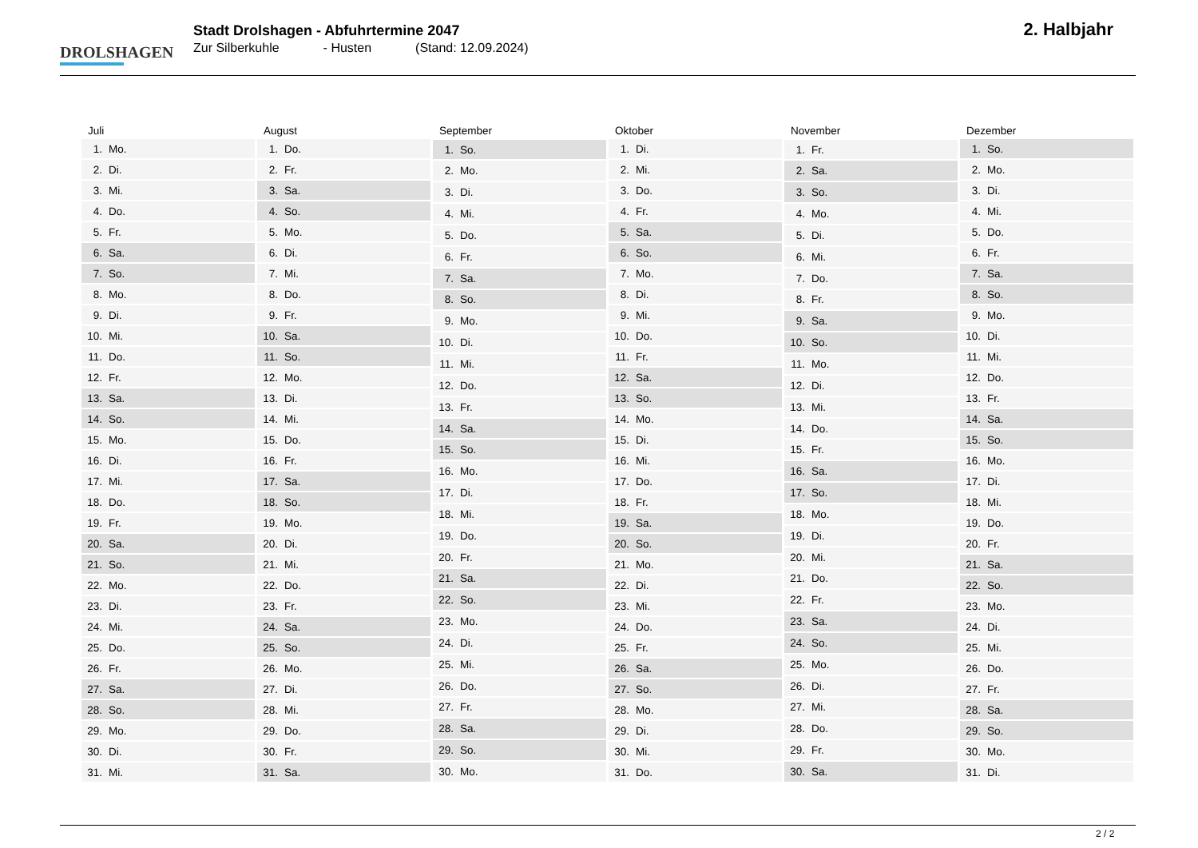DROLSHAGEN
Stadt Drolshagen - Abfuhrtermine 2047
Zur Silberkuhle - Husten (Stand: 12.09.2024)
2. Halbjahr
| Juli | |
| --- | --- |
| 1. | Mo. |
| 2. | Di. |
| 3. | Mi. |
| 4. | Do. |
| 5. | Fr. |
| 6. | Sa. |
| 7. | So. |
| 8. | Mo. |
| 9. | Di. |
| 10. | Mi. |
| 11. | Do. |
| 12. | Fr. |
| 13. | Sa. |
| 14. | So. |
| 15. | Mo. |
| 16. | Di. |
| 17. | Mi. |
| 18. | Do. |
| 19. | Fr. |
| 20. | Sa. |
| 21. | So. |
| 22. | Mo. |
| 23. | Di. |
| 24. | Mi. |
| 25. | Do. |
| 26. | Fr. |
| 27. | Sa. |
| 28. | So. |
| 29. | Mo. |
| 30. | Di. |
| 31. | Mi. |
| August | |
| --- | --- |
| 1. | Do. |
| 2. | Fr. |
| 3. | Sa. |
| 4. | So. |
| 5. | Mo. |
| 6. | Di. |
| 7. | Mi. |
| 8. | Do. |
| 9. | Fr. |
| 10. | Sa. |
| 11. | So. |
| 12. | Mo. |
| 13. | Di. |
| 14. | Mi. |
| 15. | Do. |
| 16. | Fr. |
| 17. | Sa. |
| 18. | So. |
| 19. | Mo. |
| 20. | Di. |
| 21. | Mi. |
| 22. | Do. |
| 23. | Fr. |
| 24. | Sa. |
| 25. | So. |
| 26. | Mo. |
| 27. | Di. |
| 28. | Mi. |
| 29. | Do. |
| 30. | Fr. |
| 31. | Sa. |
| September | |
| --- | --- |
| 1. | So. |
| 2. | Mo. |
| 3. | Di. |
| 4. | Mi. |
| 5. | Do. |
| 6. | Fr. |
| 7. | Sa. |
| 8. | So. |
| 9. | Mo. |
| 10. | Di. |
| 11. | Mi. |
| 12. | Do. |
| 13. | Fr. |
| 14. | Sa. |
| 15. | So. |
| 16. | Mo. |
| 17. | Di. |
| 18. | Mi. |
| 19. | Do. |
| 20. | Fr. |
| 21. | Sa. |
| 22. | So. |
| 23. | Mo. |
| 24. | Di. |
| 25. | Mi. |
| 26. | Do. |
| 27. | Fr. |
| 28. | Sa. |
| 29. | So. |
| 30. | Mo. |
| Oktober | |
| --- | --- |
| 1. | Di. |
| 2. | Mi. |
| 3. | Do. |
| 4. | Fr. |
| 5. | Sa. |
| 6. | So. |
| 7. | Mo. |
| 8. | Di. |
| 9. | Mi. |
| 10. | Do. |
| 11. | Fr. |
| 12. | Sa. |
| 13. | So. |
| 14. | Mo. |
| 15. | Di. |
| 16. | Mi. |
| 17. | Do. |
| 18. | Fr. |
| 19. | Sa. |
| 20. | So. |
| 21. | Mo. |
| 22. | Di. |
| 23. | Mi. |
| 24. | Do. |
| 25. | Fr. |
| 26. | Sa. |
| 27. | So. |
| 28. | Mo. |
| 29. | Di. |
| 30. | Mi. |
| 31. | Do. |
| November | |
| --- | --- |
| 1. | Fr. |
| 2. | Sa. |
| 3. | So. |
| 4. | Mo. |
| 5. | Di. |
| 6. | Mi. |
| 7. | Do. |
| 8. | Fr. |
| 9. | Sa. |
| 10. | So. |
| 11. | Mo. |
| 12. | Di. |
| 13. | Mi. |
| 14. | Do. |
| 15. | Fr. |
| 16. | Sa. |
| 17. | So. |
| 18. | Mo. |
| 19. | Di. |
| 20. | Mi. |
| 21. | Do. |
| 22. | Fr. |
| 23. | Sa. |
| 24. | So. |
| 25. | Mo. |
| 26. | Di. |
| 27. | Mi. |
| 28. | Do. |
| 29. | Fr. |
| 30. | Sa. |
| Dezember | |
| --- | --- |
| 1. | So. |
| 2. | Mo. |
| 3. | Di. |
| 4. | Mi. |
| 5. | Do. |
| 6. | Fr. |
| 7. | Sa. |
| 8. | So. |
| 9. | Mo. |
| 10. | Di. |
| 11. | Mi. |
| 12. | Do. |
| 13. | Fr. |
| 14. | Sa. |
| 15. | So. |
| 16. | Mo. |
| 17. | Di. |
| 18. | Mi. |
| 19. | Do. |
| 20. | Fr. |
| 21. | Sa. |
| 22. | So. |
| 23. | Mo. |
| 24. | Di. |
| 25. | Mi. |
| 26. | Do. |
| 27. | Fr. |
| 28. | Sa. |
| 29. | So. |
| 30. | Mo. |
| 31. | Di. |
2 / 2